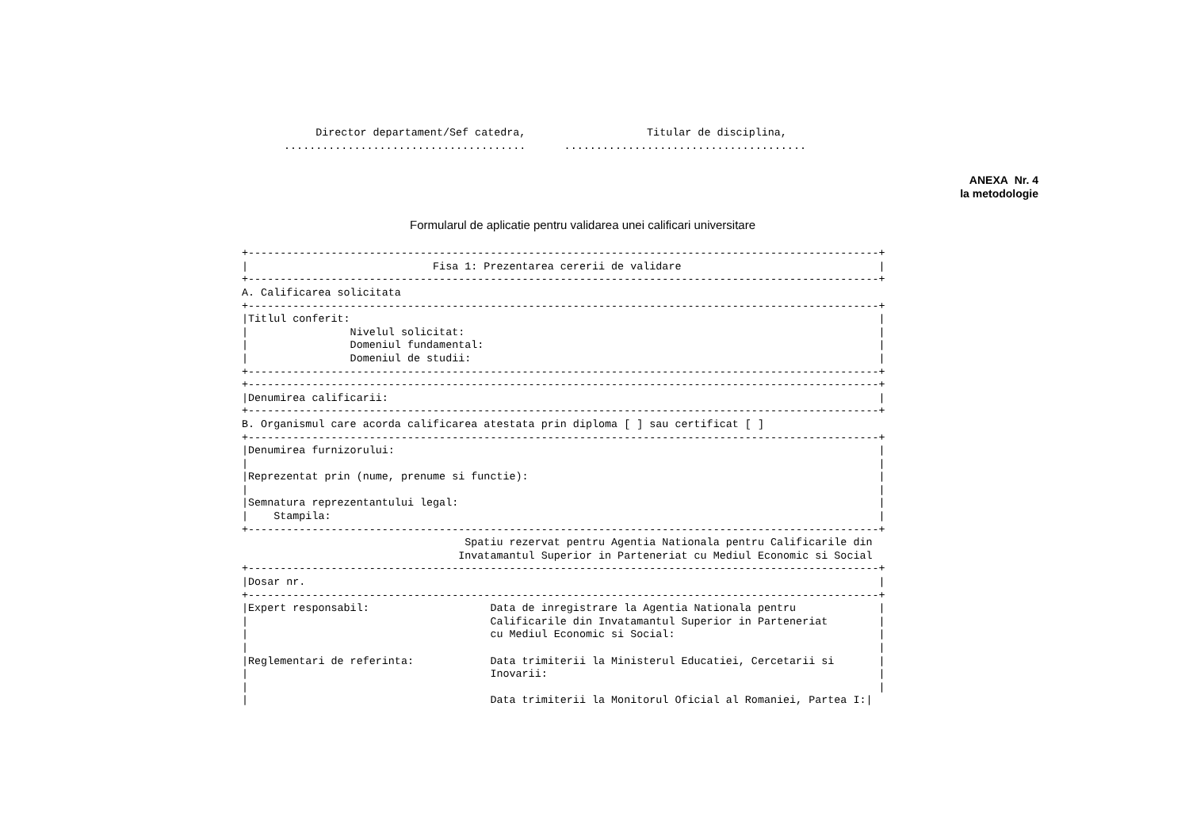Director departament/Sef catedra,                   Titular de disciplina,
 ......................................      ......................................
ANEXA Nr. 4
la metodologie
Formularul de aplicatie pentru validarea unei calificari universitare
+---------------------------------------------------------------------------------------------------+
|                             Fisa 1: Prezentarea cererii de validare                               |
+---------------------------------------------------------------------------------------------------+
A. Calificarea solicitata
+---------------------------------------------------------------------------------------------------+
|Titlul conferit:                                                                                   |
|                Nivelul solicitat:                                                                 |
|                Domeniul fundamental:                                                              |
|                Domeniul de studii:                                                                |
+---------------------------------------------------------------------------------------------------+
+---------------------------------------------------------------------------------------------------+
|Denumirea calificarii:                                                                             |
+---------------------------------------------------------------------------------------------------+
B. Organismul care acorda calificarea atestata prin diploma [ ] sau certificat [ ]
+---------------------------------------------------------------------------------------------------+
|Denumirea furnizorului:                                                                            |
|                                                                                                   |
|Reprezentat prin (nume, prenume si functie):                                                       |
|                                                                                                   |
|Semnatura reprezentantului legal:                                                                  |
|    Stampila:                                                                                      |
+---------------------------------------------------------------------------------------------------+
                                   Spatiu rezervat pentru Agentia Nationala pentru Calificarile din
                                  Invatamantul Superior in Parteneriat cu Mediul Economic si Social
+---------------------------------------------------------------------------------------------------+
|Dosar nr.                                                                                          |
+---------------------------------------------------------------------------------------------------+
|Expert responsabil:                   Data de inregistrare la Agentia Nationala pentru             |
|                                      Calificarile din Invatamantul Superior in Parteneriat        |
|                                      cu Mediul Economic si Social:                                |
|                                                                                                   |
|Reglementari de referinta:            Data trimiterii la Ministerul Educatiei, Cercetarii si       |
|                                      Inovarii:                                                    |
|                                                                                                   |
|                                      Data trimiterii la Monitorul Oficial al Romaniei, Partea I:|